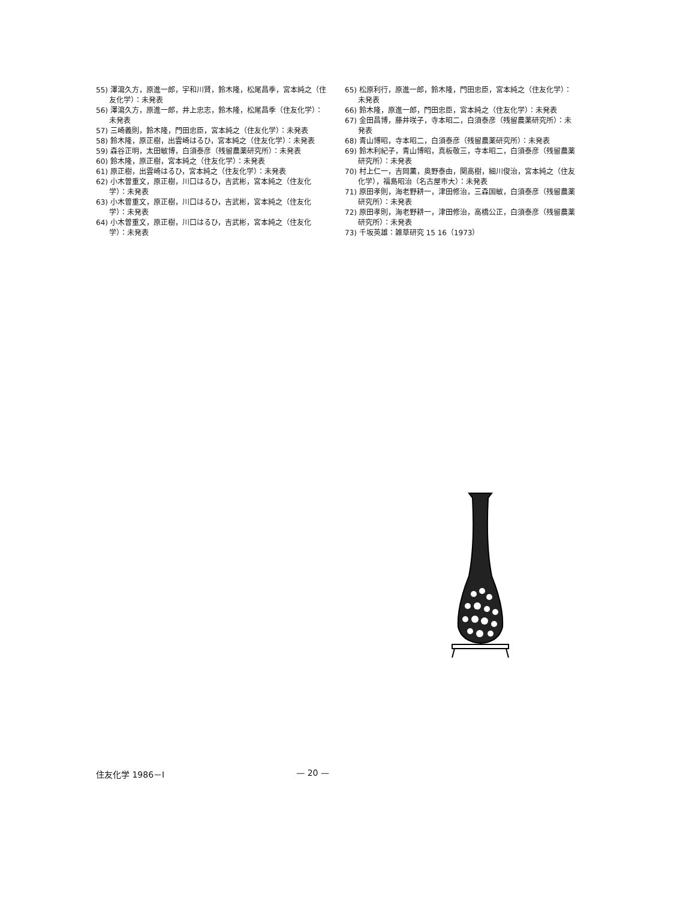55) 澤瀉久方，原進一郎，宇和川賢，鈴木隆，松尾昌季，宮本純之（住友化学）：未発表
56) 澤瀉久方，原進一郎，井上忠志，鈴木隆，松尾昌季（住友化学）：未発表
57) 三崎義則，鈴木隆，門田忠臣，宮本純之（住友化学）：未発表
58) 鈴木隆，原正樹，出雲崎はるひ，宮本純之（住友化学）：未発表
59) 森谷正明，太田敏博，白須泰彦（残留農薬研究所）：未発表
60) 鈴木隆，原正樹，宮本純之（住友化学）：未発表
61) 原正樹，出雲崎はるひ，宮本純之（住友化学）：未発表
62) 小木曽重文，原正樹，川口はるひ，吉武彬，宮本純之（住友化学）：未発表
63) 小木曽重文，原正樹，川口はるひ，吉武彬，宮本純之（住友化学）：未発表
64) 小木曽重文，原正樹，川口はるひ，吉武彬，宮本純之（住友化学）：未発表
65) 松原利行，原進一郎，鈴木隆，門田忠臣，宮本純之（住友化学）：未発表
66) 鈴木隆，原進一郎，門田忠臣，宮本純之（住友化学）：未発表
67) 金田昌博，藤井咲子，寺本昭二，白須泰彦（残留農薬研究所）：未発表
68) 青山博昭，寺本昭二，白須泰彦（残留農薬研究所）：未発表
69) 鈴木利紀子，青山博昭，真板敬三，寺本昭二，白須泰彦（残留農薬研究所）：未発表
70) 村上仁一，吉岡薫，奥野泰由，関高樹，細川俊治，宮本純之（住友化学），福島昭治（名古屋市大）：未発表
71) 原田孝則，海老野耕一，津田修治，三森国敏，白須泰彦（残留農薬研究所）：未発表
72) 原田孝則，海老野耕一，津田修治，高橋公正，白須泰彦（残留農薬研究所）：未発表
73) 千坂英雄：雑草研究 15 16（1973）
住友化学 1986－Ⅰ — 20 —